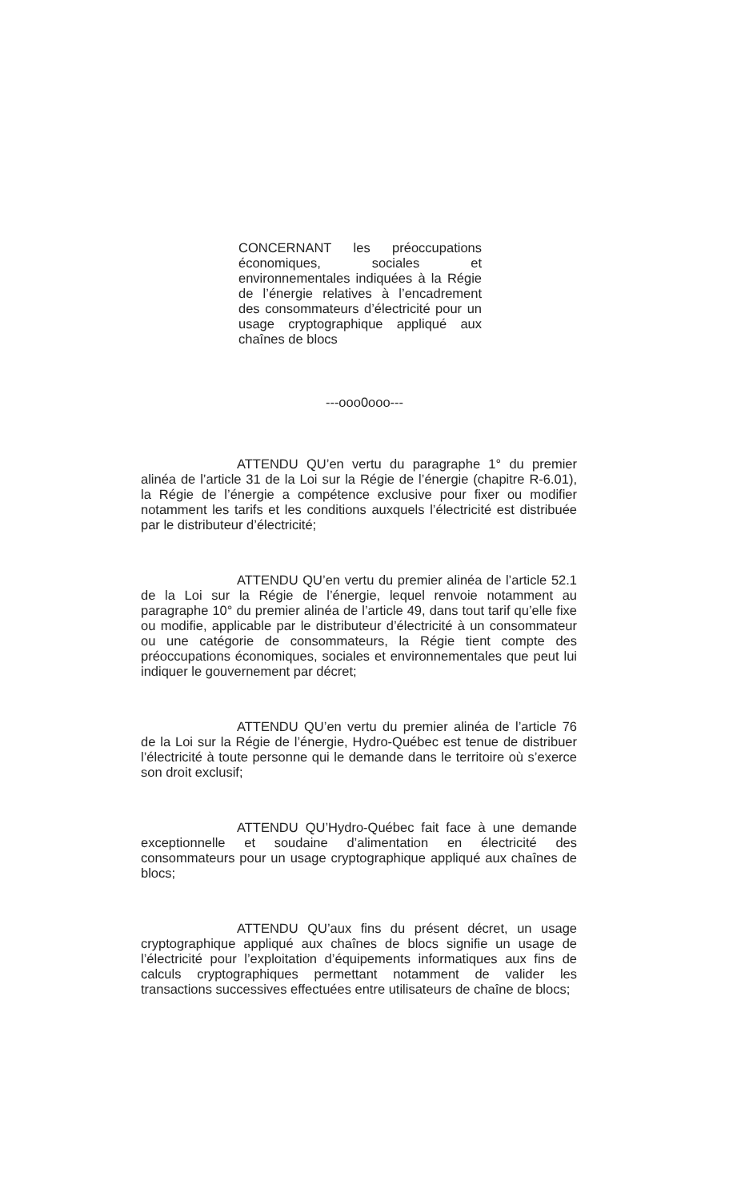CONCERNANT les préoccupations économiques, sociales et environnementales indiquées à la Régie de l’énergie relatives à l’encadrement des consommateurs d’électricité pour un usage cryptographique appliqué aux chaînes de blocs
---ooo0ooo---
ATTENDU QU’en vertu du paragraphe 1° du premier alinéa de l’article 31 de la Loi sur la Régie de l’énergie (chapitre R-6.01), la Régie de l’énergie a compétence exclusive pour fixer ou modifier notamment les tarifs et les conditions auxquels l’électricité est distribuée par le distributeur d’électricité;
ATTENDU QU’en vertu du premier alinéa de l’article 52.1 de la Loi sur la Régie de l’énergie, lequel renvoie notamment au paragraphe 10° du premier alinéa de l’article 49, dans tout tarif qu’elle fixe ou modifie, applicable par le distributeur d’électricité à un consommateur ou une catégorie de consommateurs, la Régie tient compte des préoccupations économiques, sociales et environnementales que peut lui indiquer le gouvernement par décret;
ATTENDU QU’en vertu du premier alinéa de l’article 76 de la Loi sur la Régie de l’énergie, Hydro-Québec est tenue de distribuer l’électricité à toute personne qui le demande dans le territoire où s’exerce son droit exclusif;
ATTENDU QU’Hydro-Québec fait face à une demande exceptionnelle et soudaine d’alimentation en électricité des consommateurs pour un usage cryptographique appliqué aux chaînes de blocs;
ATTENDU QU’aux fins du présent décret, un usage cryptographique appliqué aux chaînes de blocs signifie un usage de l’électricité pour l’exploitation d’équipements informatiques aux fins de calculs cryptographiques permettant notamment de valider les transactions successives effectuées entre utilisateurs de chaîne de blocs;